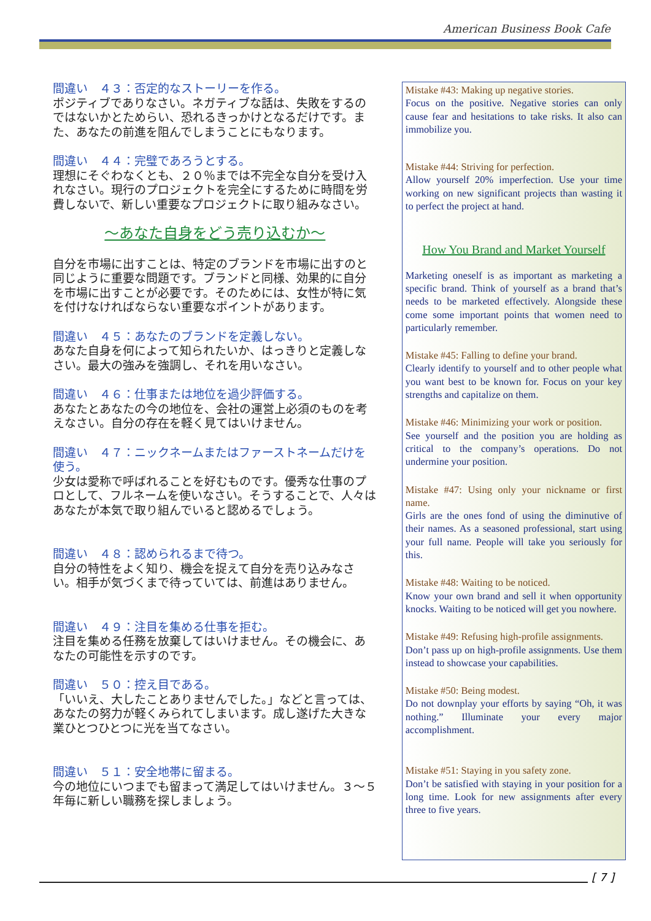American Business Book Cafe
間違い　４３：否定的なストーリーを作る。
ポジティブでありなさい。ネガティブな話は、失敗をするのではないかとためらい、恐れるきっかけとなるだけです。また、あなたの前進を阻んでしまうことにもなります。
間違い　４４：完璧であろうとする。
理想にそぐわなくとも、２０％までは不完全な自分を受け入れなさい。現行のプロジェクトを完全にするために時間を労費しないで、新しい重要なプロジェクトに取り組みなさい。
～あなた自身をどう売り込むか～
自分を市場に出すことは、特定のブランドを市場に出すのと同じように重要な問題です。ブランドと同様、効果的に自分を市場に出すことが必要です。そのためには、女性が特に気を付けなければならない重要なポイントがあります。
間違い　４５：あなたのブランドを定義しない。
あなた自身を何によって知られたいか、はっきりと定義しなさい。最大の強みを強調し、それを用いなさい。
間違い　４６：仕事または地位を過少評価する。
あなたとあなたの今の地位を、会社の運営上必須のものを考えなさい。自分の存在を軽く見てはいけません。
間違い　４７：ニックネームまたはファーストネームだけを使う。
少女は愛称で呼ばれることを好むものです。優秀な仕事のプロとして、フルネームを使いなさい。そうすることで、人々はあなたが本気で取り組んでいると認めるでしょう。
間違い　４８：認められるまで待つ。
自分の特性をよく知り、機会を捉えて自分を売り込みなさい。相手が気づくまで待っていては、前進はありません。
間違い　４９：注目を集める仕事を拒む。
注目を集める任務を放棄してはいけません。その機会に、あなたの可能性を示すのです。
間違い　５０：控え目である。
「いいえ、大したことありませんでした。」などと言っては、あなたの努力が軽くみられてしまいます。成し遂げた大きな業ひとつひとつに光を当てなさい。
間違い　５１：安全地帯に留まる。
今の地位にいつまでも留まって満足してはいけません。３～５年毎に新しい職務を探しましょう。
Mistake #43: Making up negative stories.
Focus on the positive. Negative stories can only cause fear and hesitations to take risks. It also can immobilize you.
Mistake #44: Striving for perfection.
Allow yourself 20% imperfection. Use your time working on new significant projects than wasting it to perfect the project at hand.
How You Brand and Market Yourself
Marketing oneself is as important as marketing a specific brand. Think of yourself as a brand that’s needs to be marketed effectively. Alongside these come some important points that women need to particularly remember.
Mistake #45: Falling to define your brand.
Clearly identify to yourself and to other people what you want best to be known for. Focus on your key strengths and capitalize on them.
Mistake #46: Minimizing your work or position.
See yourself and the position you are holding as critical to the company’s operations. Do not undermine your position.
Mistake #47: Using only your nickname or first name.
Girls are the ones fond of using the diminutive of their names. As a seasoned professional, start using your full name. People will take you seriously for this.
Mistake #48: Waiting to be noticed.
Know your own brand and sell it when opportunity knocks. Waiting to be noticed will get you nowhere.
Mistake #49: Refusing high-profile assignments.
Don’t pass up on high-profile assignments. Use them instead to showcase your capabilities.
Mistake #50: Being modest.
Do not downplay your efforts by saying “Oh, it was nothing.” Illuminate your every major accomplishment.
Mistake #51: Staying in you safety zone.
Don’t be satisfied with staying in your position for a long time. Look for new assignments after every three to five years.
[ 7 ]